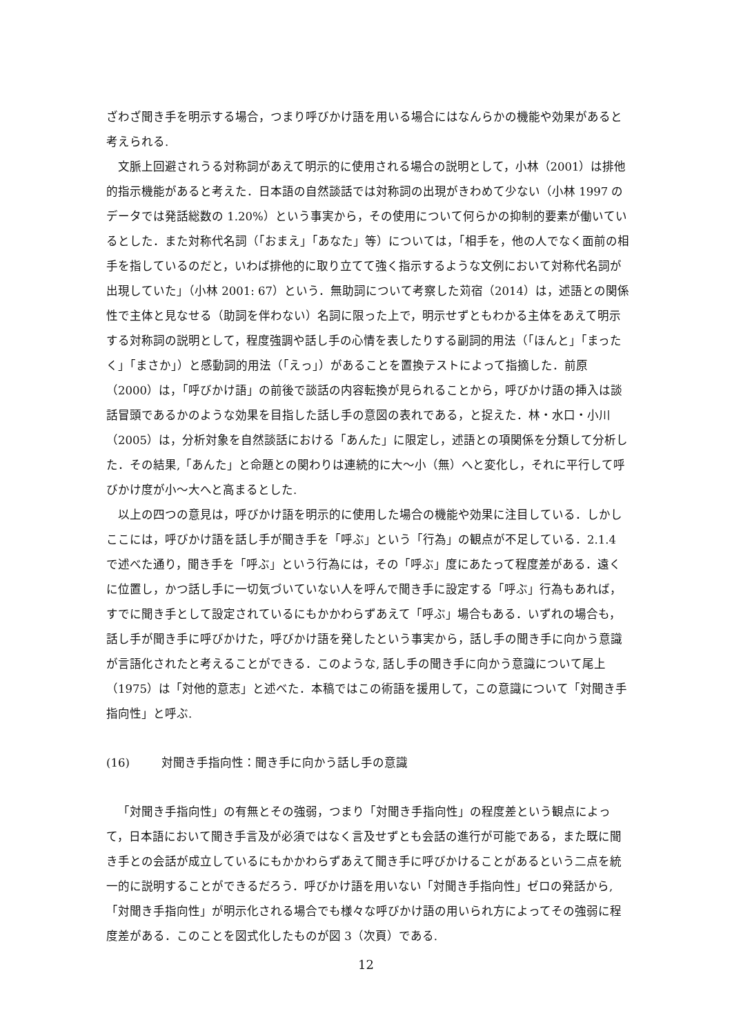ざわざ聞き手を明示する場合，つまり呼びかけ語を用いる場合にはなんらかの機能や効果があると考えられる.
文脈上回避されうる対称詞があえて明示的に使用される場合の説明として，小林（2001）は排他的指示機能があると考えた．日本語の自然談話では対称詞の出現がきわめて少ない（小林 1997 のデータでは発話総数の 1.20%）という事実から，その使用について何らかの抑制的要素が働いているとした．また対称代名詞（「おまえ」「あなた」等）については，「相手を，他の人でなく面前の相手を指しているのだと，いわば排他的に取り立てて強く指示するような文例において対称代名詞が出現していた」（小林 2001: 67）という．無助詞について考察した苅宿（2014）は，述語との関係性で主体と見なせる（助詞を伴わない）名詞に限った上で，明示せずともわかる主体をあえて明示する対称詞の説明として，程度強調や話し手の心情を表したりする副詞的用法（「ほんと」「まったく」「まさか」）と感動詞的用法（「えっ」）があることを置換テストによって指摘した．前原（2000）は，「呼びかけ語」の前後で談話の内容転換が見られることから，呼びかけ語の挿入は談話冒頭であるかのような効果を目指した話し手の意図の表れである，と捉えた．林・水口・小川（2005）は，分析対象を自然談話における「あんた」に限定し，述語との項関係を分類して分析した．その結果,「あんた」と命題との関わりは連続的に大〜小（無）へと変化し，それに平行して呼びかけ度が小〜大へと高まるとした.
以上の四つの意見は，呼びかけ語を明示的に使用した場合の機能や効果に注目している．しかしここには，呼びかけ語を話し手が聞き手を「呼ぶ」という「行為」の観点が不足している．2.1.4 で述べた通り，聞き手を「呼ぶ」という行為には，その「呼ぶ」度にあたって程度差がある．遠くに位置し，かつ話し手に一切気づいていない人を呼んで聞き手に設定する「呼ぶ」行為もあれば，すでに聞き手として設定されているにもかかわらずあえて「呼ぶ」場合もある．いずれの場合も，話し手が聞き手に呼びかけた，呼びかけ語を発したという事実から，話し手の聞き手に向かう意識が言語化されたと考えることができる．このような, 話し手の聞き手に向かう意識について尾上（1975）は「対他的意志」と述べた．本稿ではこの術語を援用して，この意識について「対聞き手指向性」と呼ぶ.
(16) 対聞き手指向性：聞き手に向かう話し手の意識
「対聞き手指向性」の有無とその強弱，つまり「対聞き手指向性」の程度差という観点によって，日本語において聞き手言及が必須ではなく言及せずとも会話の進行が可能である，また既に聞き手との会話が成立しているにもかかわらずあえて聞き手に呼びかけることがあるという二点を統一的に説明することができるだろう．呼びかけ語を用いない「対聞き手指向性」ゼロの発話から,「対聞き手指向性」が明示化される場合でも様々な呼びかけ語の用いられ方によってその強弱に程度差がある．このことを図式化したものが図 3（次頁）である.
12